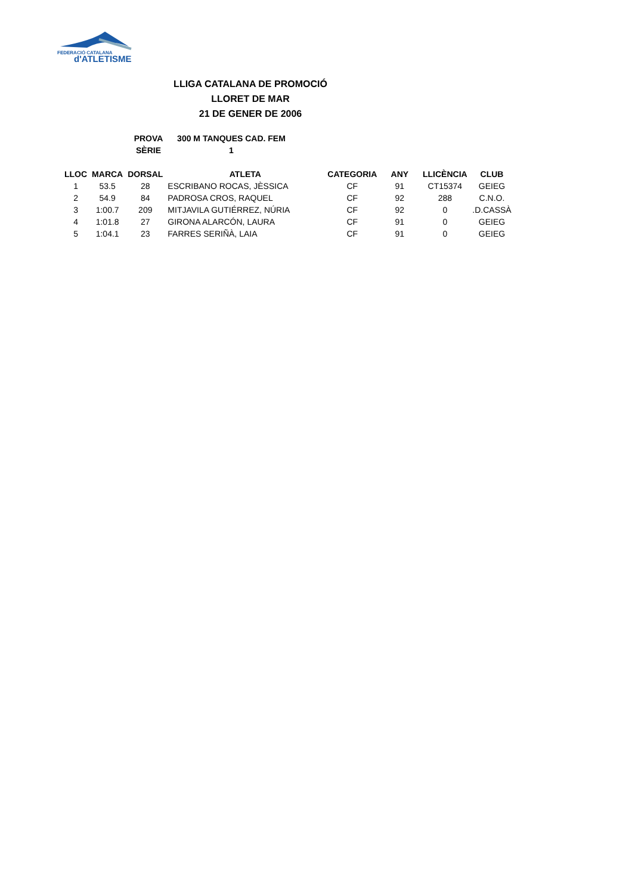FEDERACIÓ CATALANA
d'ATLETISME
LLIGA CATALANA DE PROMOCIÓ
LLORET DE MAR
21 DE GENER DE 2006
PROVA 300 M TANQUES CAD. FEM
SÈRIE 1
| LLOC | MARCA | DORSAL | ATLETA | CATEGORIA | ANY | LLICÈNCIA | CLUB |
| --- | --- | --- | --- | --- | --- | --- | --- |
| 1 | 53.5 | 28 | ESCRIBANO ROCAS, JÈSSICA | CF | 91 | CT15374 | GEIEG |
| 2 | 54.9 | 84 | PADROSA CROS, RAQUEL | CF | 92 | 288 | C.N.O. |
| 3 | 1:00.7 | 209 | MITJAVILA GUTIÉRREZ, NÚRIA | CF | 92 | 0 | .D.CASSÀ |
| 4 | 1:01.8 | 27 | GIRONA ALARCÓN, LAURA | CF | 91 | 0 | GEIEG |
| 5 | 1:04.1 | 23 | FARRES SERIÑÀ, LAIA | CF | 91 | 0 | GEIEG |